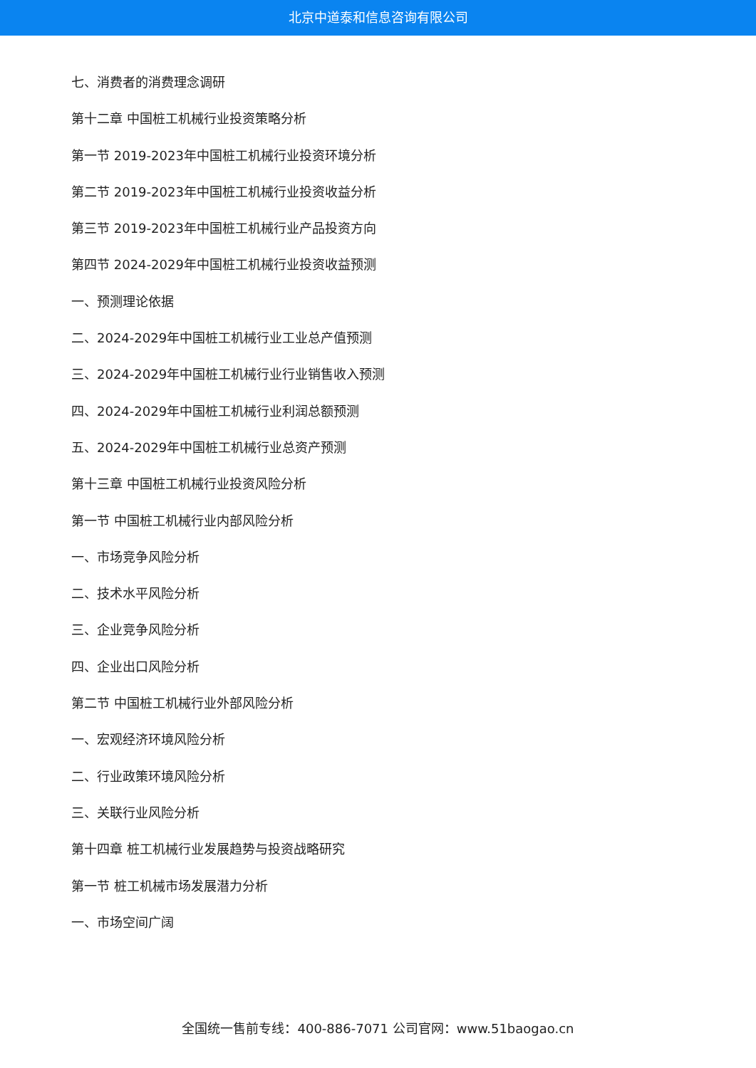北京中道泰和信息咨询有限公司
七、消费者的消费理念调研
第十二章 中国桩工机械行业投资策略分析
第一节 2019-2023年中国桩工机械行业投资环境分析
第二节 2019-2023年中国桩工机械行业投资收益分析
第三节 2019-2023年中国桩工机械行业产品投资方向
第四节 2024-2029年中国桩工机械行业投资收益预测
一、预测理论依据
二、2024-2029年中国桩工机械行业工业总产值预测
三、2024-2029年中国桩工机械行业行业销售收入预测
四、2024-2029年中国桩工机械行业利润总额预测
五、2024-2029年中国桩工机械行业总资产预测
第十三章 中国桩工机械行业投资风险分析
第一节 中国桩工机械行业内部风险分析
一、市场竞争风险分析
二、技术水平风险分析
三、企业竞争风险分析
四、企业出口风险分析
第二节 中国桩工机械行业外部风险分析
一、宏观经济环境风险分析
二、行业政策环境风险分析
三、关联行业风险分析
第十四章 桩工机械行业发展趋势与投资战略研究
第一节 桩工机械市场发展潜力分析
一、市场空间广阔
全国统一售前专线：400-886-7071 公司官网：www.51baogao.cn